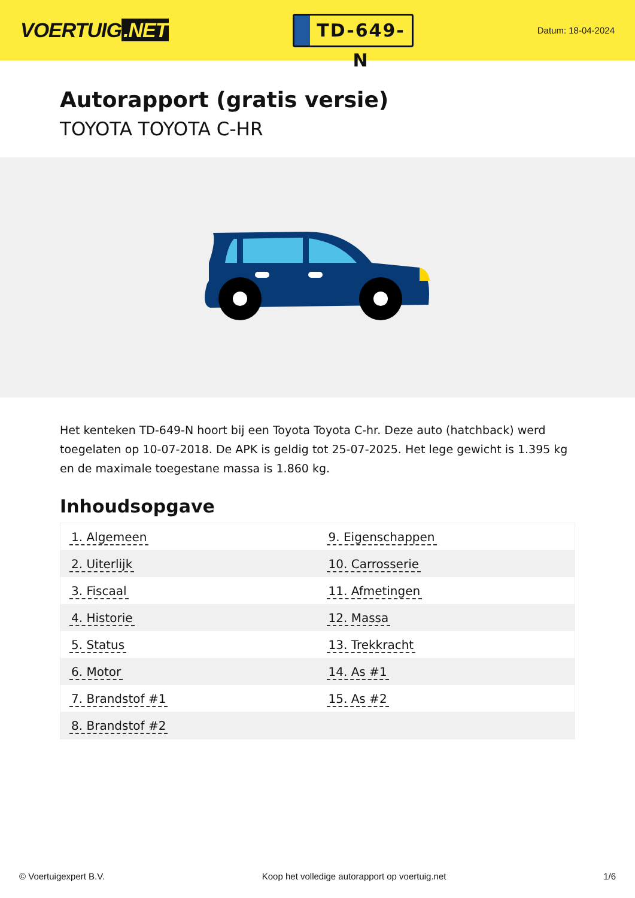VOERTUIG.NET
TD-649-N
Datum: 18-04-2024
Autorapport (gratis versie)
TOYOTA TOYOTA C-HR
Het kenteken TD-649-N hoort bij een Toyota Toyota C-hr. Deze auto (hatchback) werd toegelaten op 10-07-2018. De APK is geldig tot 25-07-2025. Het lege gewicht is 1.395 kg en de maximale toegestane massa is 1.860 kg.
Inhoudsopgave
| 1. Algemeen | 9. Eigenschappen |
| 2. Uiterlijk | 10. Carrosserie |
| 3. Fiscaal | 11. Afmetingen |
| 4. Historie | 12. Massa |
| 5. Status | 13. Trekkracht |
| 6. Motor | 14. As #1 |
| 7. Brandstof #1 | 15. As #2 |
| 8. Brandstof #2 | |
© Voertuigexpert B.V. Koop het volledige autorapport op voertuig.net 1/6